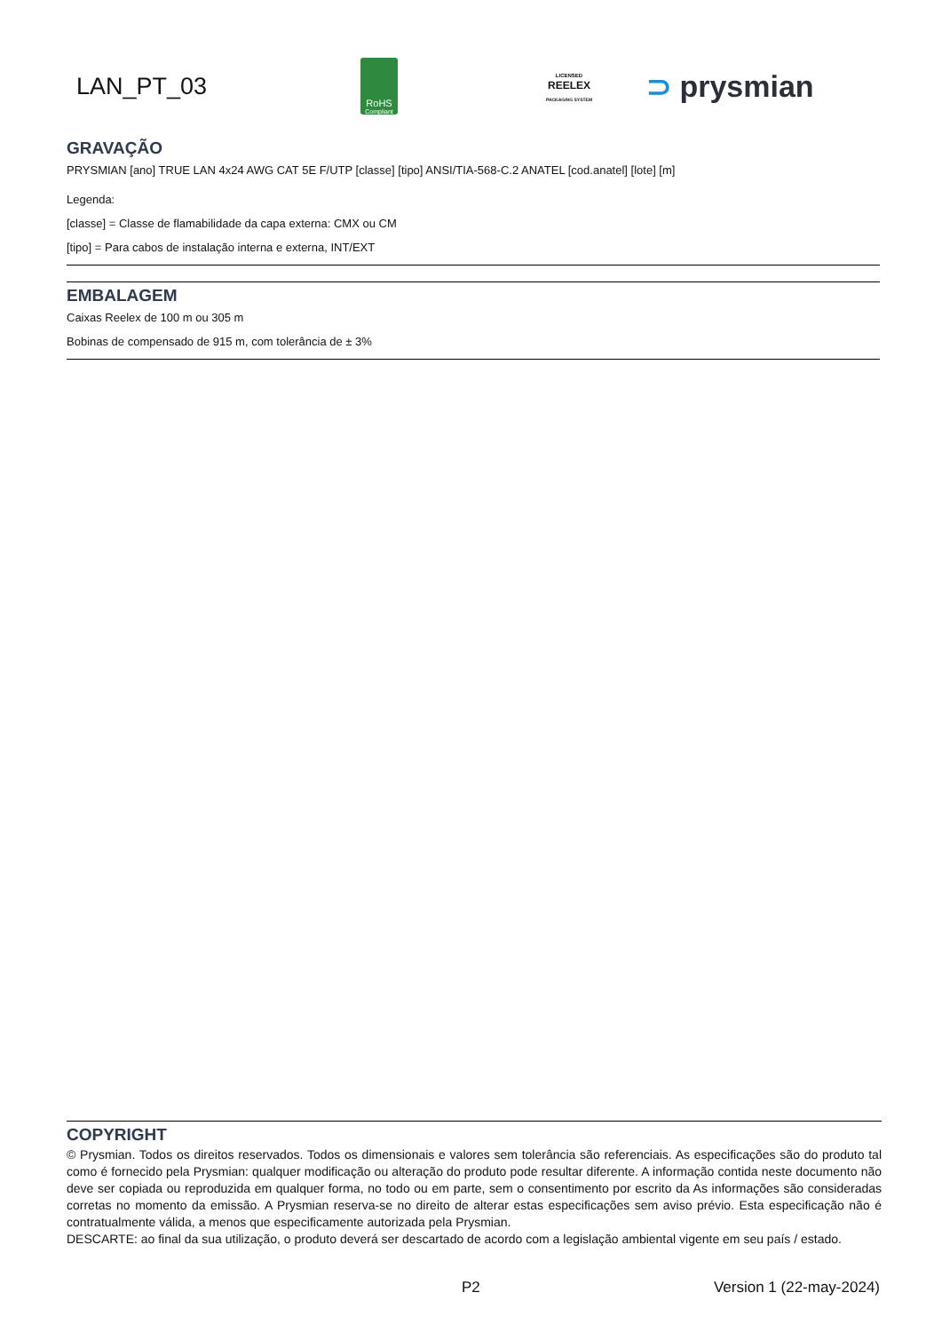LAN_PT_03
RoHS
Compliant
LICENSED
REELEX
PACKAGING SYSTEM
⊃ prysmian
GRAVAÇÃO
PRYSMIAN [ano] TRUE LAN 4x24 AWG CAT 5E F/UTP [classe] [tipo] ANSI/TIA-568-C.2 ANATEL [cod.anatel] [lote] [m]
Legenda:
[classe] = Classe de flamabilidade da capa externa: CMX ou CM
[tipo] = Para cabos de instalação interna e externa, INT/EXT
EMBALAGEM
Caixas Reelex de 100 m ou 305 m
Bobinas de compensado de 915 m, com tolerância de ± 3%
COPYRIGHT
© Prysmian. Todos os direitos reservados. Todos os dimensionais e valores sem tolerância são referenciais. As especificações são do produto tal como é fornecido pela Prysmian: qualquer modificação ou alteração do produto pode resultar diferente. A informação contida neste documento não deve ser copiada ou reproduzida em qualquer forma, no todo ou em parte, sem o consentimento por escrito da As informações são consideradas corretas no momento da emissão. A Prysmian reserva-se no direito de alterar estas especificações sem aviso prévio. Esta especificação não é contratualmente válida, a menos que especificamente autorizada pela Prysmian.
DESCARTE: ao final da sua utilização, o produto deverá ser descartado de acordo com a legislação ambiental vigente em seu país / estado.
P2 Version 1 (22-may-2024)